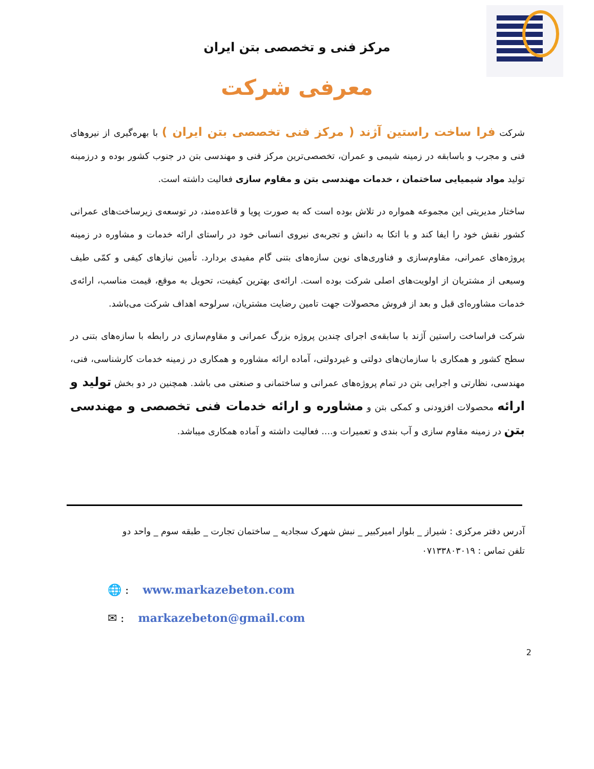مرکز فنی و تخصصی بتن ایران
معرفی شرکت
شرکت فرا ساخت راستین آژند ( مرکز فنی تخصصی بتن ایران ) با بهره‌گیری از نیروهای فنی و مجرب و باسابقه در زمینه شیمی و عمران، تخصصی‌ترین مرکز فنی و مهندسی بتن در جنوب کشور بوده و درزمینه تولید مواد شیمیایی ساختمان ، خدمات مهندسی بتن و مقاوم سازی فعالیت داشته است.
ساختار مدیریتی این مجموعه همواره در تلاش بوده است که به صورت پویا و قاعده‌مند، در توسعه‌ی زیرساخت‌های عمرانی کشور نقش خود را ایفا کند و با اتکا به دانش و تجربه‌ی نیروی انسانی خود در راستای ارائه خدمات و مشاوره در زمینه پروژه‌های عمرانی، مقاوم‌سازی و فناوری‌های نوین سازه‌های بتنی گام مفیدی بردارد. تأمین نیازهای کیفی و کمّی طیف وسیعی از مشتریان از اولویت‌های اصلی شرکت بوده است. ارائه‌ی بهترین کیفیت، تحویل به موقع، قیمت مناسب، ارائه‌ی خدمات مشاوره‌ای قبل و بعد از فروش محصولات جهت تامین رضایت مشتریان، سرلوحه اهداف شرکت می‌باشد.
شرکت فراساخت راستین آژند با سابقه‌ی اجرای چندین پروژه بزرگ عمرانی و مقاوم‌سازی در رابطه با سازه‌های بتنی در سطح کشور و همکاری با سازمان‌های دولتی و غیردولتی، آماده ارائه مشاوره و همکاری در زمینه خدمات کارشناسی، فنی، مهندسی، نظارتی و اجرایی بتن در تمام پروژه‌های عمرانی و ساختمانی و صنعتی می باشد. همچنین در دو بخش تولید و ارائه محصولات افزودنی و کمکی بتن و مشاوره و ارائه خدمات فنی تخصصی و مهندسی بتن در زمینه مقاوم سازی و آب بندی و تعمیرات و.... فعالیت داشته و آماده همکاری میباشد.
آدرس دفتر مرکزی : شیراز _ بلوار امیرکبیر _ نبش شهرک سجادیه _ ساختمان تجارت _ طبقه سوم _ واحد دو
تلفن تماس : ۰۷۱۳۳۸۰۳۰۱۹
🌐 : www.markazebeton.com
✉ : markazebeton@gmail.com
2